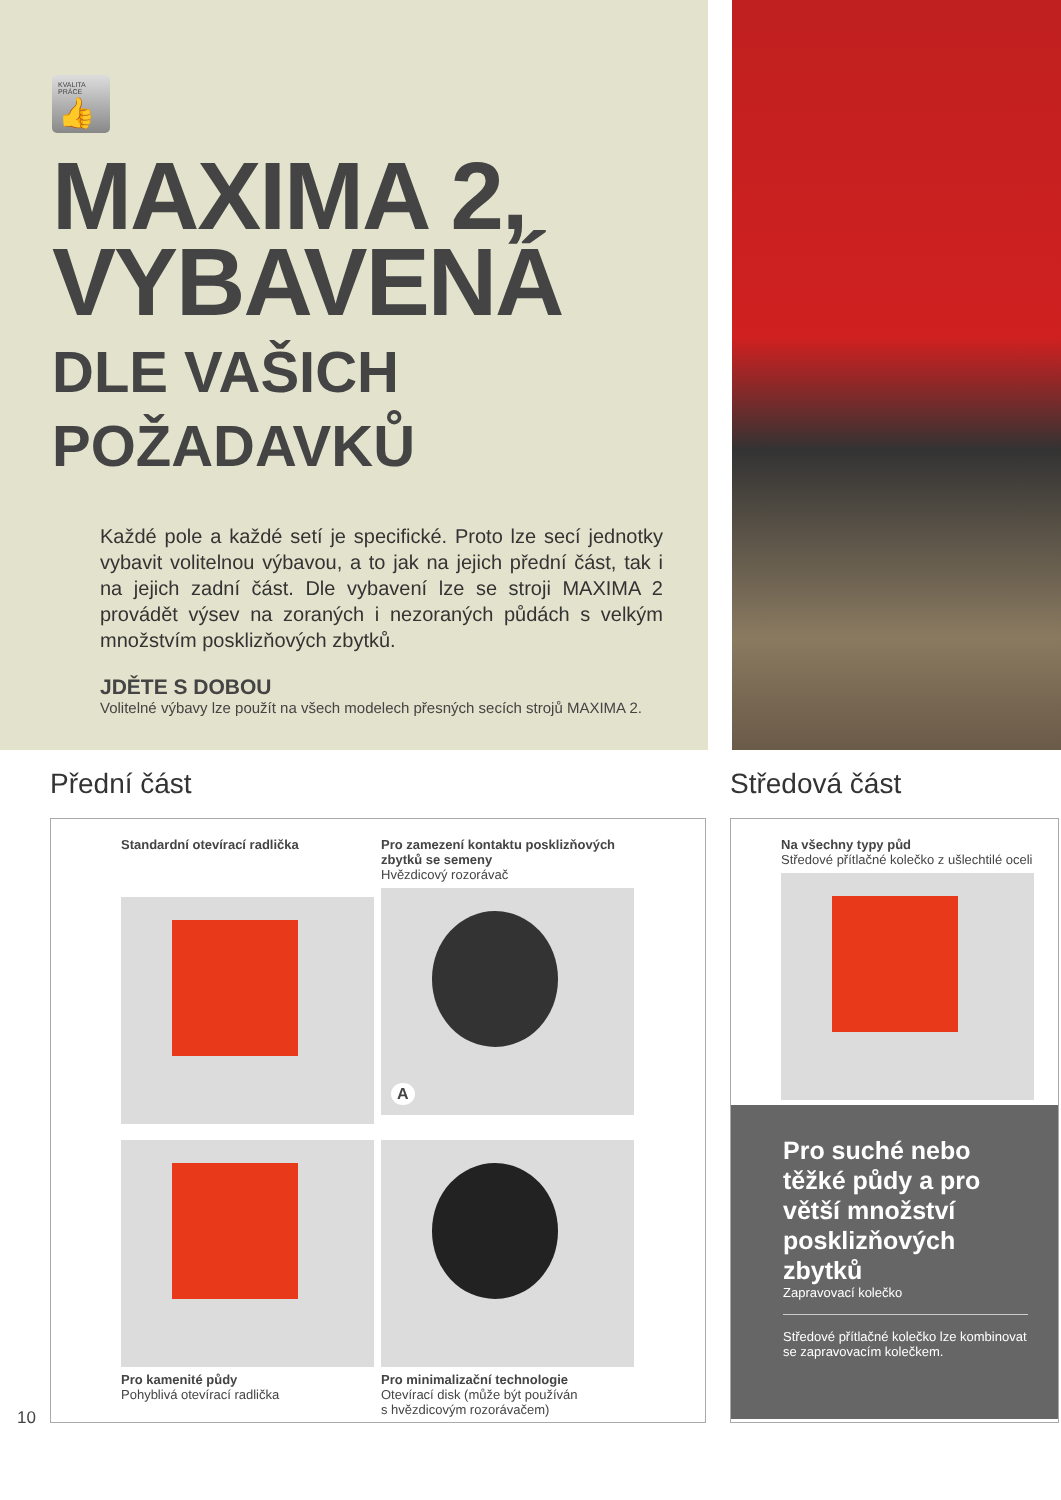KVALITA PRÁCE
👍
MAXIMA 2,
VYBAVENÁ
DLE VAŠICH
POŽADAVKŮ
Každé pole a každé setí je specifické. Proto lze secí jednotky vybavit volitelnou výbavou, a to jak na jejich přední část, tak i na jejich zadní část. Dle vybavení lze se stroji MAXIMA 2 provádět výsev na zoraných i nezoraných půdách s velkým množstvím posklizňových zbytků.
JDĚTE S DOBOU
Volitelné výbavy lze použít na všech modelech přesných secích strojů MAXIMA 2.
Přední část
Standardní otevírací radlička
Pro zamezení kontaktu posklizňových zbytků se semeny
Hvězdicový rozorávač
A
Pro kamenité půdy
Pohyblivá otevírací radlička
Pro minimalizační technologie
Otevírací disk (může být používán
s hvězdicovým rozorávačem)
Středová část
Na všechny typy půd
Středové přítlačné kolečko z ušlechtilé oceli
Pro suché nebo těžké půdy a pro větší množství posklizňových zbytků
Zapravovací kolečko
Středové přítlačné kolečko lze kombinovat se zapravovacím kolečkem.
10